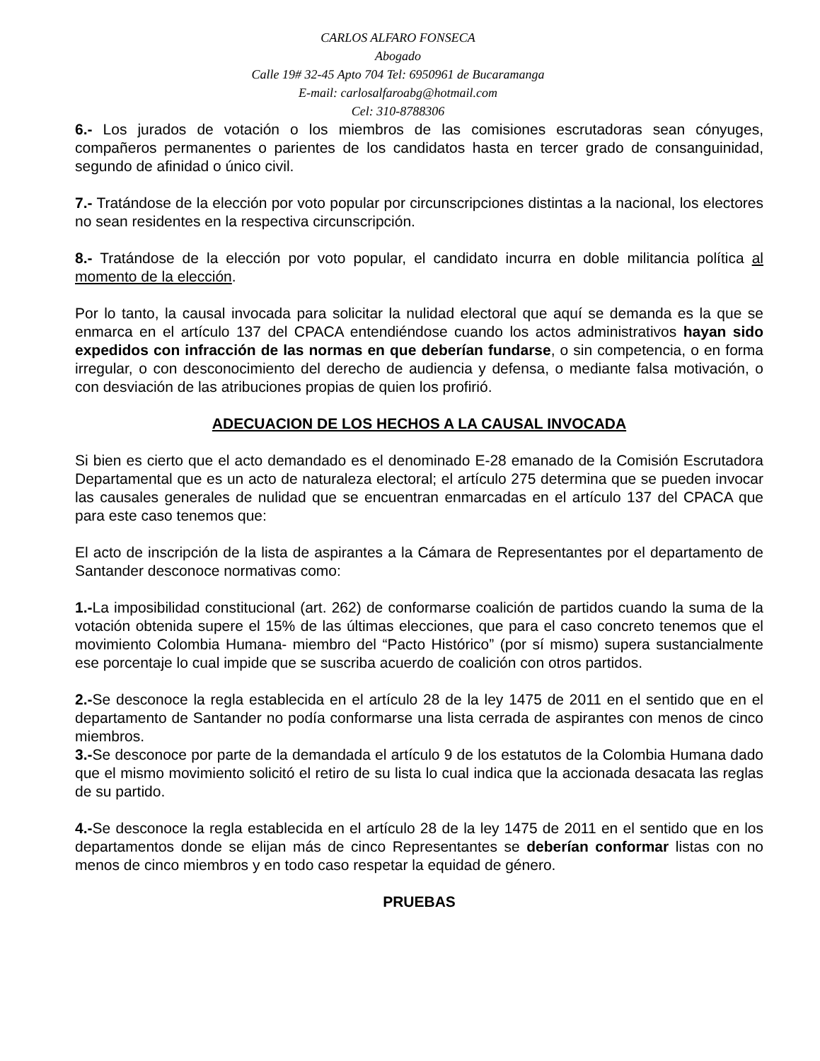CARLOS ALFARO FONSECA
Abogado
Calle 19# 32-45 Apto 704 Tel: 6950961 de Bucaramanga
E-mail: carlosalfaroabg@hotmail.com
Cel: 310-8788306
6.- Los jurados de votación o los miembros de las comisiones escrutadoras sean cónyuges, compañeros permanentes o parientes de los candidatos hasta en tercer grado de consanguinidad, segundo de afinidad o único civil.
7.- Tratándose de la elección por voto popular por circunscripciones distintas a la nacional, los electores no sean residentes en la respectiva circunscripción.
8.- Tratándose de la elección por voto popular, el candidato incurra en doble militancia política al momento de la elección.
Por lo tanto, la causal invocada para solicitar la nulidad electoral que aquí se demanda es la que se enmarca en el artículo 137 del CPACA entendiéndose cuando los actos administrativos hayan sido expedidos con infracción de las normas en que deberían fundarse, o sin competencia, o en forma irregular, o con desconocimiento del derecho de audiencia y defensa, o mediante falsa motivación, o con desviación de las atribuciones propias de quien los profirió.
ADECUACION DE LOS HECHOS A LA CAUSAL INVOCADA
Si bien es cierto que el acto demandado es el denominado E-28 emanado de la Comisión Escrutadora Departamental que es un acto de naturaleza electoral; el artículo 275 determina que se pueden invocar las causales generales de nulidad que se encuentran enmarcadas en el artículo 137 del CPACA que para este caso tenemos que:
El acto de inscripción de la lista de aspirantes a la Cámara de Representantes por el departamento de Santander desconoce normativas como:
1.-La imposibilidad constitucional (art. 262) de conformarse coalición de partidos cuando la suma de la votación obtenida supere el 15% de las últimas elecciones, que para el caso concreto tenemos que el movimiento Colombia Humana- miembro del “Pacto Histórico” (por sí mismo) supera sustancialmente ese porcentaje lo cual impide que se suscriba acuerdo de coalición con otros partidos.
2.-Se desconoce la regla establecida en el artículo 28 de la ley 1475 de 2011 en el sentido que en el departamento de Santander no podía conformarse una lista cerrada de aspirantes con menos de cinco miembros.
3.-Se desconoce por parte de la demandada el artículo 9 de los estatutos de la Colombia Humana dado que el mismo movimiento solicitó el retiro de su lista lo cual indica que la accionada desacata las reglas de su partido.
4.-Se desconoce la regla establecida en el artículo 28 de la ley 1475 de 2011 en el sentido que en los departamentos donde se elijan más de cinco Representantes se deberían conformar listas con no menos de cinco miembros y en todo caso respetar la equidad de género.
PRUEBAS